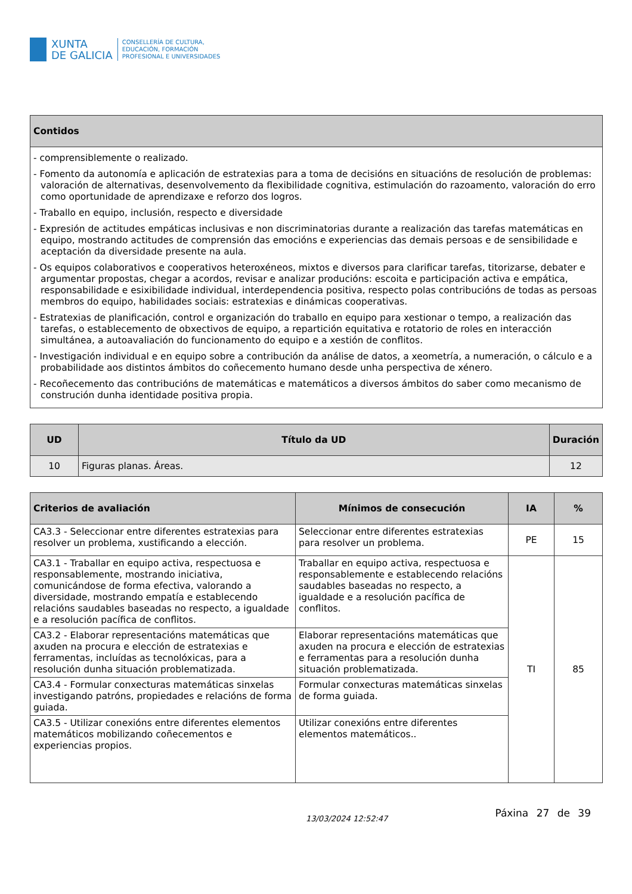XUNTA
DE GALICIA
CONSELLERÍA DE CULTURA,
EDUCACIÓN, FORMACIÓN
PROFESIONAL E UNIVERSIDADES
| Contidos |
| --- |
| - comprensiblemente o realizado. - Fomento da autonomía e aplicación de estratexias para a toma de decisións en situacións de resolución de problemas: valoración de alternativas, desenvolvemento da flexibilidade cognitiva, estimulación do razoamento, valoración do erro como oportunidade de aprendizaxe e reforzo dos logros. - Traballo en equipo, inclusión, respecto e diversidade - Expresión de actitudes empáticas inclusivas e non discriminatorias durante a realización das tarefas matemáticas en equipo, mostrando actitudes de comprensión das emocións e experiencias das demais persoas e de sensibilidade e aceptación da diversidade presente na aula. - Os equipos colaborativos e cooperativos heteroxéneos, mixtos e diversos para clarificar tarefas, titorizarse, debater e argumentar propostas, chegar a acordos, revisar e analizar producións: escoita e participación activa e empática, responsabilidade e esixibilidade individual, interdependencia positiva, respecto polas contribucións de todas as persoas membros do equipo, habilidades sociais: estratexias e dinámicas cooperativas. - Estratexias de planificación, control e organización do traballo en equipo para xestionar o tempo, a realización das tarefas, o establecemento de obxectivos de equipo, a repartición equitativa e rotatorio de roles en interacción simultánea, a autoavaliación do funcionamento do equipo e a xestión de conflitos. - Investigación individual e en equipo sobre a contribución da análise de datos, a xeometría, a numeración, o cálculo e a probabilidade aos distintos ámbitos do coñecemento humano desde unha perspectiva de xénero. - Recoñecemento das contribucións de matemáticas e matemáticos a diversos ámbitos do saber como mecanismo de construción dunha identidade positiva propia. |
| UD | Título da UD | Duración |
| --- | --- | --- |
| 10 | Figuras planas. Áreas. | 12 |
| Criterios de avaliación | Mínimos de consecución | IA | % |
| --- | --- | --- | --- |
| CA3.3 - Seleccionar entre diferentes estratexias para resolver un problema, xustificando a elección. | Seleccionar entre diferentes estratexias para resolver un problema. | PE | 15 |
| CA3.1 - Traballar en equipo activa, respectuosa e responsablemente, mostrando iniciativa, comunicándose de forma efectiva, valorando a diversidade, mostrando empatía e establecendo relacións saudables baseadas no respecto, a igualdade e a resolución pacífica de conflitos. | Traballar en equipo activa, respectuosa e responsablemente e establecendo relacións saudables baseadas no respecto, a igualdade e a resolución pacífica de conflitos. | TI | 85 |
| CA3.2 - Elaborar representacións matemáticas que axuden na procura e elección de estratexias e ferramentas, incluídas as tecnolóxicas, para a resolución dunha situación problematizada. | Elaborar representacións matemáticas que axuden na procura e elección de estratexias e ferramentas para a resolución dunha situación problematizada. | | |
| CA3.4 - Formular conxecturas matemáticas sinxelas investigando patróns, propiedades e relacións de forma guiada. | Formular conxecturas matemáticas sinxelas de forma guiada. | | |
| CA3.5 - Utilizar conexións entre diferentes elementos matemáticos mobilizando coñecementos e experiencias propios. | Utilizar conexións entre diferentes elementos matemáticos.. | | |
13/03/2024 12:52:47 Páxina 27 de 39